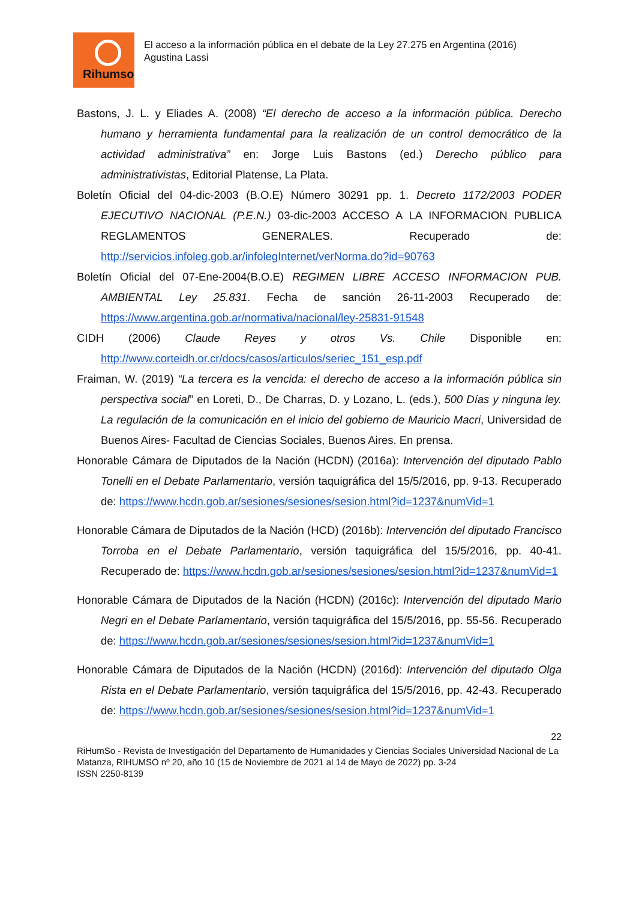Rihumso
El acceso a la información pública en el debate de la Ley 27.275 en Argentina (2016)
Agustina Lassi
Bastons, J. L. y Eliades A. (2008) “El derecho de acceso a la información pública. Derecho humano y herramienta fundamental para la realización de un control democrático de la actividad administrativa” en: Jorge Luis Bastons (ed.) Derecho público para administrativistas, Editorial Platense, La Plata.
Boletín Oficial del 04-dic-2003 (B.O.E) Número 30291 pp. 1. Decreto 1172/2003 PODER EJECUTIVO NACIONAL (P.E.N.) 03-dic-2003 ACCESO A LA INFORMACION PUBLICA REGLAMENTOS GENERALES. Recuperado de: http://servicios.infoleg.gob.ar/infolegInternet/verNorma.do?id=90763
Boletín Oficial del 07-Ene-2004(B.O.E) REGIMEN LIBRE ACCESO INFORMACION PUB. AMBIENTAL Ley 25.831. Fecha de sanción 26-11-2003 Recuperado de: https://www.argentina.gob.ar/normativa/nacional/ley-25831-91548
CIDH (2006) Claude Reyes y otros Vs. Chile Disponible en: http://www.corteidh.or.cr/docs/casos/articulos/seriec_151_esp.pdf
Fraiman, W. (2019) “La tercera es la vencida: el derecho de acceso a la información pública sin perspectiva social” en Loreti, D., De Charras, D. y Lozano, L. (eds.), 500 Días y ninguna ley. La regulación de la comunicación en el inicio del gobierno de Mauricio Macri, Universidad de Buenos Aires- Facultad de Ciencias Sociales, Buenos Aires. En prensa.
Honorable Cámara de Diputados de la Nación (HCDN) (2016a): Intervención del diputado Pablo Tonelli en el Debate Parlamentario, versión taquigráfica del 15/5/2016, pp. 9-13. Recuperado de: https://www.hcdn.gob.ar/sesiones/sesiones/sesion.html?id=1237&numVid=1
Honorable Cámara de Diputados de la Nación (HCD) (2016b): Intervención del diputado Francisco Torroba en el Debate Parlamentario, versión taquigráfica del 15/5/2016, pp. 40-41. Recuperado de: https://www.hcdn.gob.ar/sesiones/sesiones/sesion.html?id=1237&numVid=1
Honorable Cámara de Diputados de la Nación (HCDN) (2016c): Intervención del diputado Mario Negri en el Debate Parlamentario, versión taquigráfica del 15/5/2016, pp. 55-56. Recuperado de: https://www.hcdn.gob.ar/sesiones/sesiones/sesion.html?id=1237&numVid=1
Honorable Cámara de Diputados de la Nación (HCDN) (2016d): Intervención del diputado Olga Rista en el Debate Parlamentario, versión taquigráfica del 15/5/2016, pp. 42-43. Recuperado de: https://www.hcdn.gob.ar/sesiones/sesiones/sesion.html?id=1237&numVid=1
22
RiHumSo - Revista de Investigación del Departamento de Humanidades y Ciencias Sociales Universidad Nacional de La Matanza, RIHUMSO nº 20, año 10 (15 de Noviembre de 2021 al 14 de Mayo de 2022) pp. 3-24
ISSN 2250-8139